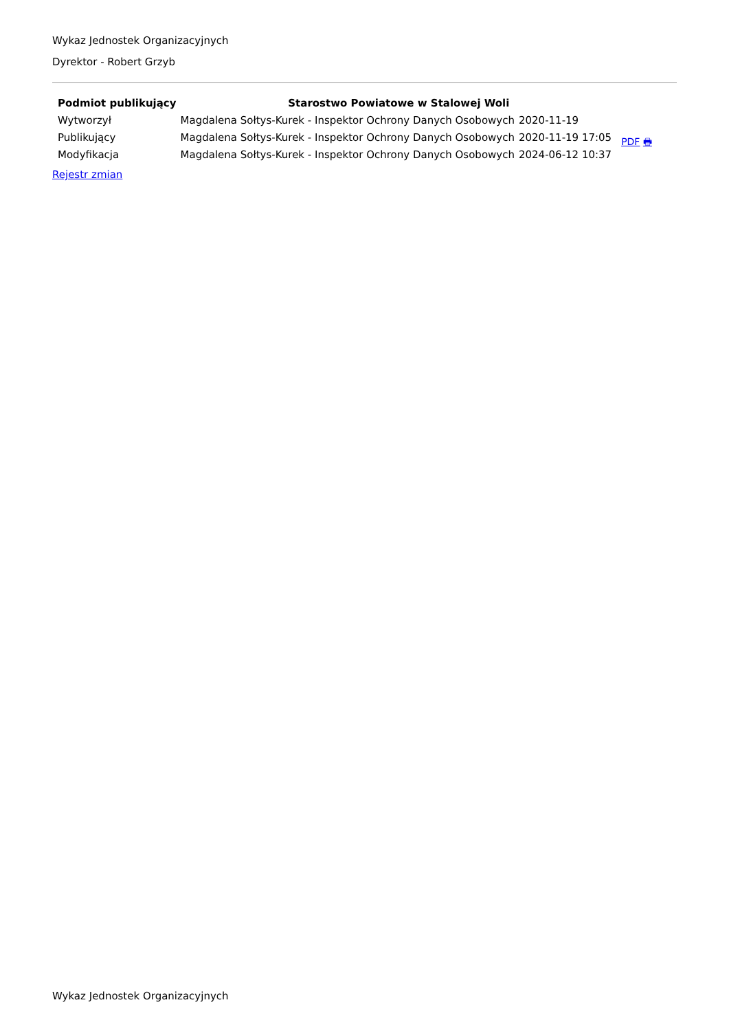Wykaz Jednostek Organizacyjnych
Dyrektor - Robert Grzyb
| Podmiot publikujący | Starostwo Powiatowe w Stalowej Woli | | |
| Wytworzył | Magdalena Sołtys-Kurek - Inspektor Ochrony Danych Osobowych | 2020-11-19 | PDF 🖶 |
| Publikujący | Magdalena Sołtys-Kurek - Inspektor Ochrony Danych Osobowych | 2020-11-19 17:05 | |
| Modyfikacja | Magdalena Sołtys-Kurek - Inspektor Ochrony Danych Osobowych | 2024-06-12 10:37 | |
Rejestr zmian
Wykaz Jednostek Organizacyjnych